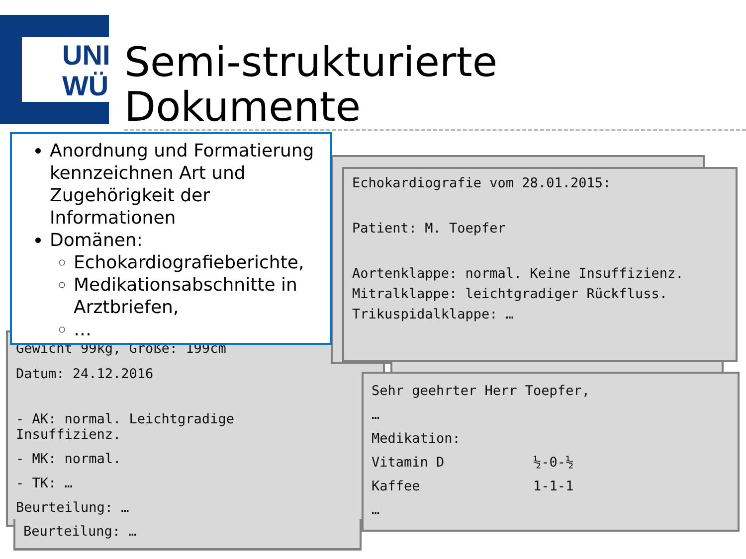UNI
WÜ
Semi-strukturierte Dokumente
Gewicht 99kg, Größe: 199cm
Datum: 24.12.2016
- AK: normal. Leichtgradige
Insuffizienz.
- MK: normal.
- TK: …
Beurteilung: …
Beurteilung: …
Echokardiografie vom 28.01.2015:
Patient: M. Toepfer
Aortenklappe: normal. Keine Insuffizienz.
Mitralklappe: leichtgradiger Rückfluss.
Trikuspidalklappe: …
Sehr geehrter Herr Toepfer,
…
Medikation:
Vitamin D ½-0-½
Kaffee 1-1-1
…
Anordnung und Formatierung kennzeichnen Art und Zugehörigkeit der Informationen
Domänen:
Echokardiografieberichte,
Medikationsabschnitte in Arztbriefen,
…